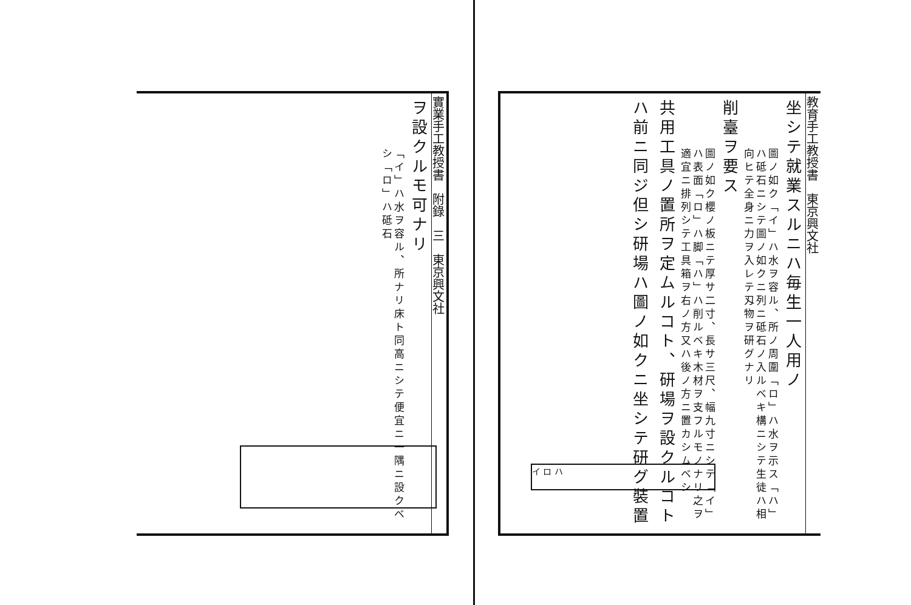實業手工教授書　附錄　三　東京興文社
ヲ設クルモ可ナリ
「イ」ハ水ヲ容ル、所ナリ床ト同高ニシテ便宜ニ一隅ニ設クベシ「ロ」ハ砥石
教育手工教授書　東京興文社
坐シテ就業スルニハ毎生一人用ノ
圖ノ如ク「イ」ハ水ヲ容ル、所ノ周圍「ロ」ハ水ヲ示ス「ハ」ハ砥石ニシテ圖ノ如クニ列ニ砥石ノ入ルベキ構ニシテ生徒ハ相向ヒテ全身ニ力ヲ入レテ刄物ヲ研グナリ
削臺ヲ要ス
圖ノ如ク櫻ノ板ニテ厚サ二寸、長サ三尺、幅九寸ニシテ「イ」ハ表面「ロ」ハ脚「ハ」ハ削ルベキ木材ヲ支フルモノナリ之ヲ適宜ニ排列シテ工具箱ヲ右ノ方又ハ後ノ方ニ置カシムベシ
共用工具ノ置所ヲ定ムルコト、研場ヲ設クルコトハ前ニ同ジ但シ研場ハ圖ノ如クニ坐シテ研グ裝置
イ ロ ハ